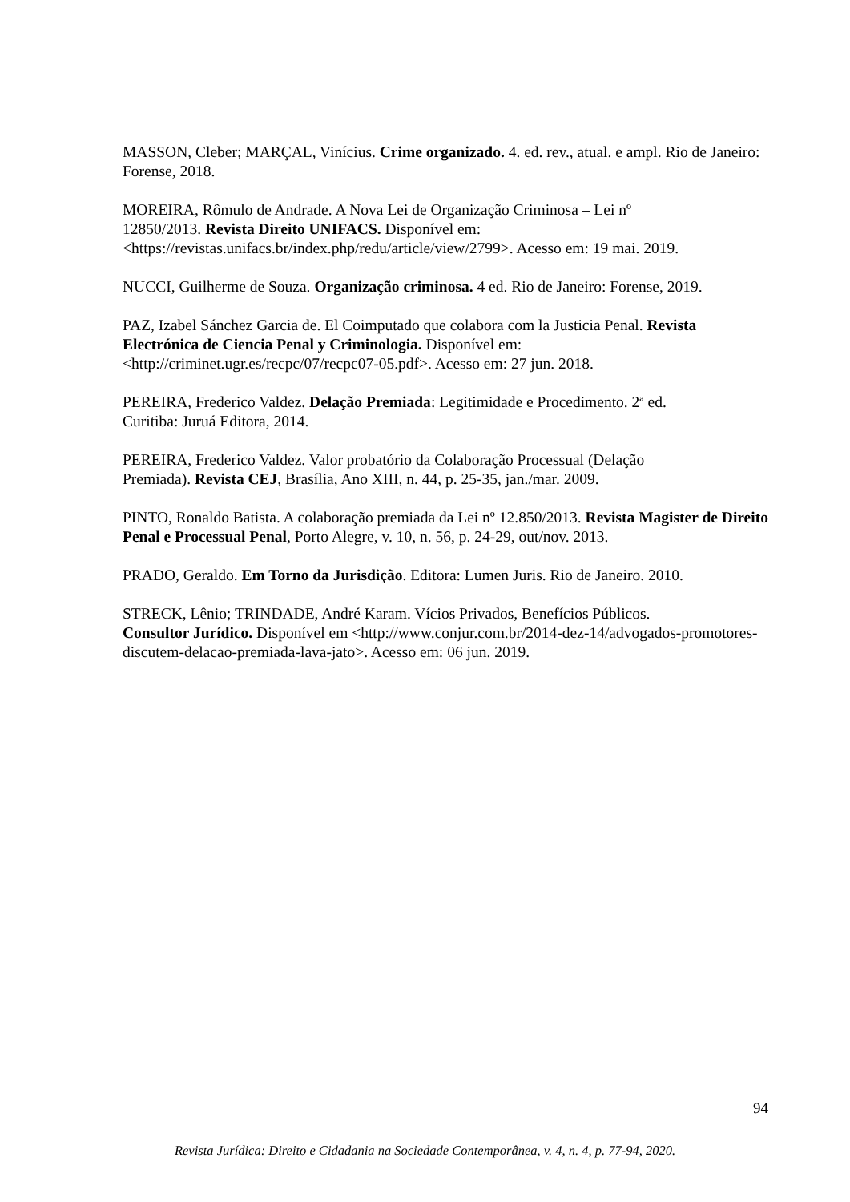MASSON, Cleber; MARÇAL, Vinícius. Crime organizado. 4. ed. rev., atual. e ampl. Rio de Janeiro: Forense, 2018.
MOREIRA, Rômulo de Andrade. A Nova Lei de Organização Criminosa – Lei nº
12850/2013. Revista Direito UNIFACS. Disponível em:
<https://revistas.unifacs.br/index.php/redu/article/view/2799>. Acesso em: 19 mai. 2019.
NUCCI, Guilherme de Souza. Organização criminosa. 4 ed. Rio de Janeiro: Forense, 2019.
PAZ, Izabel Sánchez Garcia de. El Coimputado que colabora com la Justicia Penal. Revista Electrónica de Ciencia Penal y Criminologia. Disponível em:
<http://criminet.ugr.es/recpc/07/recpc07-05.pdf>. Acesso em: 27 jun. 2018.
PEREIRA, Frederico Valdez. Delação Premiada: Legitimidade e Procedimento. 2ª ed.
Curitiba: Juruá Editora, 2014.
PEREIRA, Frederico Valdez. Valor probatório da Colaboração Processual (Delação
Premiada). Revista CEJ, Brasília, Ano XIII, n. 44, p. 25-35, jan./mar. 2009.
PINTO, Ronaldo Batista. A colaboração premiada da Lei nº 12.850/2013. Revista Magister de Direito Penal e Processual Penal, Porto Alegre, v. 10, n. 56, p. 24-29, out/nov. 2013.
PRADO, Geraldo. Em Torno da Jurisdição. Editora: Lumen Juris. Rio de Janeiro. 2010.
STRECK, Lênio; TRINDADE, André Karam. Vícios Privados, Benefícios Públicos.
Consultor Jurídico. Disponível em <http://www.conjur.com.br/2014-dez-14/advogados-promotores-discutem-delacao-premiada-lava-jato>. Acesso em: 06 jun. 2019.
94
Revista Jurídica: Direito e Cidadania na Sociedade Contemporânea, v. 4, n. 4, p. 77-94, 2020.